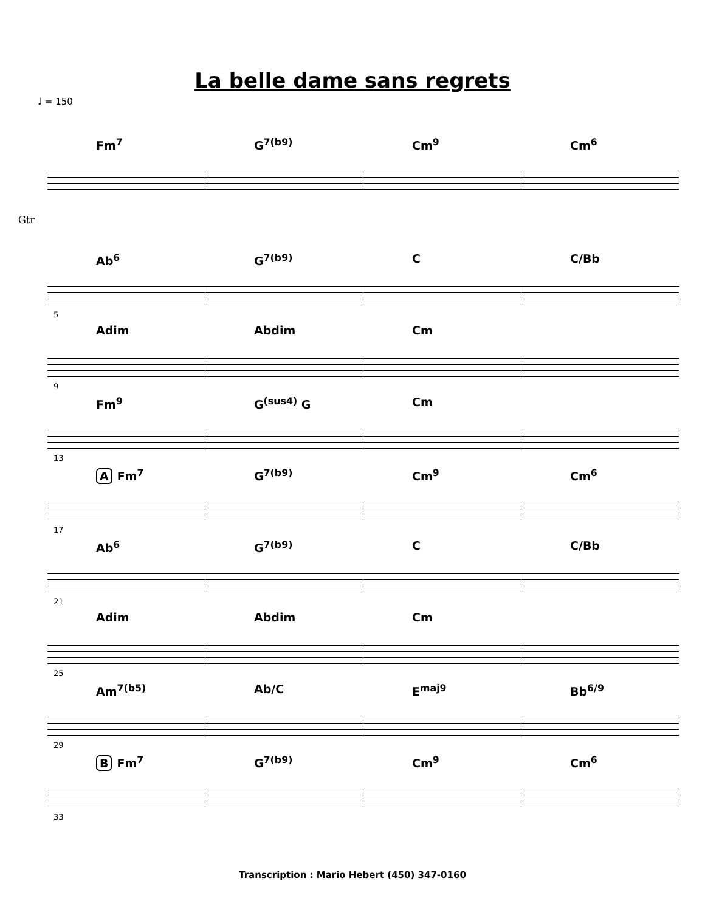La belle dame sans regrets
♩ = 150
Fm<sup>7</sup> G<sup>7(b9)</sup> Cm<sup>9</sup> Cm<sup>6</sup>
Gtr
Ab<sup>6</sup> G<sup>7(b9)</sup> C C/Bb
5
Adim Abdim Cm
9
Fm<sup>9</sup> G<sup>(sus4)</sup> G Cm
13
A Fm<sup>7</sup> G<sup>7(b9)</sup> Cm<sup>9</sup> Cm<sup>6</sup>
17
Ab<sup>6</sup> G<sup>7(b9)</sup> C C/Bb
21
Adim Abdim Cm
25
Am<sup>7(b5)</sup> Ab/C E<sup>maj9</sup> Bb<sup>6/9</sup>
29
B Fm<sup>7</sup> G<sup>7(b9)</sup> Cm<sup>9</sup> Cm<sup>6</sup>
33
Transcription : Mario Hebert (450) 347-0160